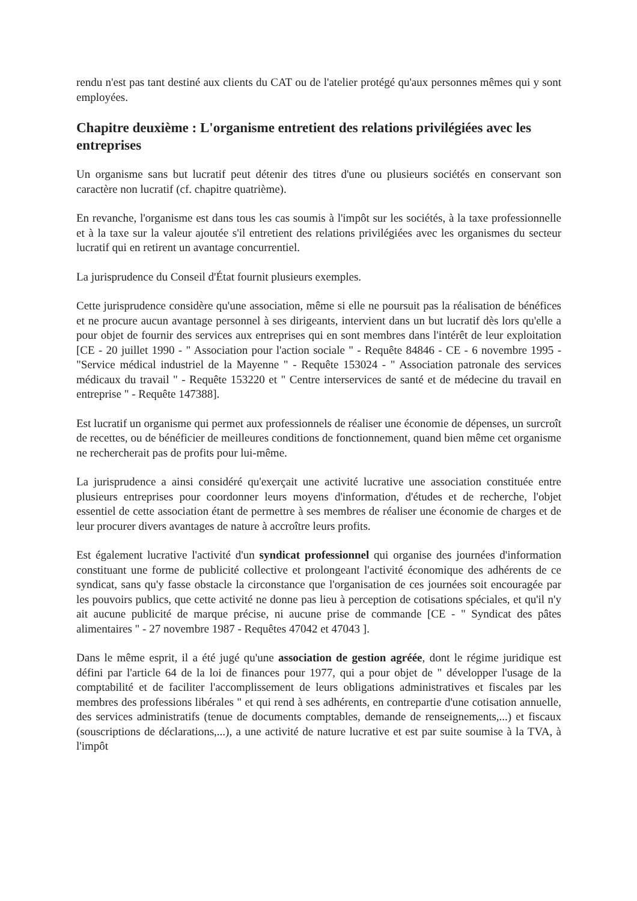rendu n'est pas tant destiné aux clients du CAT ou de l'atelier protégé qu'aux personnes mêmes qui y sont employées.
Chapitre deuxième : L'organisme entretient des relations privilégiées avec les entreprises
Un organisme sans but lucratif peut détenir des titres d'une ou plusieurs sociétés en conservant son caractère non lucratif (cf. chapitre quatrième).
En revanche, l'organisme est dans tous les cas soumis à l'impôt sur les sociétés, à la taxe professionnelle et à la taxe sur la valeur ajoutée s'il entretient des relations privilégiées avec les organismes du secteur lucratif qui en retirent un avantage concurrentiel.
La jurisprudence du Conseil d'État fournit plusieurs exemples.
Cette jurisprudence considère qu'une association, même si elle ne poursuit pas la réalisation de bénéfices et ne procure aucun avantage personnel à ses dirigeants, intervient dans un but lucratif dès lors qu'elle a pour objet de fournir des services aux entreprises qui en sont membres dans l'intérêt de leur exploitation [CE - 20 juillet 1990 - " Association pour l'action sociale " - Requête 84846 - CE - 6 novembre 1995 - "Service médical industriel de la Mayenne " - Requête 153024 - " Association patronale des services médicaux du travail " - Requête 153220 et " Centre interservices de santé et de médecine du travail en entreprise " - Requête 147388].
Est lucratif un organisme qui permet aux professionnels de réaliser une économie de dépenses, un surcroît de recettes, ou de bénéficier de meilleures conditions de fonctionnement, quand bien même cet organisme ne rechercherait pas de profits pour lui-même.
La jurisprudence a ainsi considéré qu'exerçait une activité lucrative une association constituée entre plusieurs entreprises pour coordonner leurs moyens d'information, d'études et de recherche, l'objet essentiel de cette association étant de permettre à ses membres de réaliser une économie de charges et de leur procurer divers avantages de nature à accroître leurs profits.
Est également lucrative l'activité d'un syndicat professionnel qui organise des journées d'information constituant une forme de publicité collective et prolongeant l'activité économique des adhérents de ce syndicat, sans qu'y fasse obstacle la circonstance que l'organisation de ces journées soit encouragée par les pouvoirs publics, que cette activité ne donne pas lieu à perception de cotisations spéciales, et qu'il n'y ait aucune publicité de marque précise, ni aucune prise de commande [CE - " Syndicat des pâtes alimentaires " - 27 novembre 1987 - Requêtes 47042 et 47043 ].
Dans le même esprit, il a été jugé qu'une association de gestion agréée, dont le régime juridique est défini par l'article 64 de la loi de finances pour 1977, qui a pour objet de " développer l'usage de la comptabilité et de faciliter l'accomplissement de leurs obligations administratives et fiscales par les membres des professions libérales " et qui rend à ses adhérents, en contrepartie d'une cotisation annuelle, des services administratifs (tenue de documents comptables, demande de renseignements,...) et fiscaux (souscriptions de déclarations,...), a une activité de nature lucrative et est par suite soumise à la TVA, à l'impôt